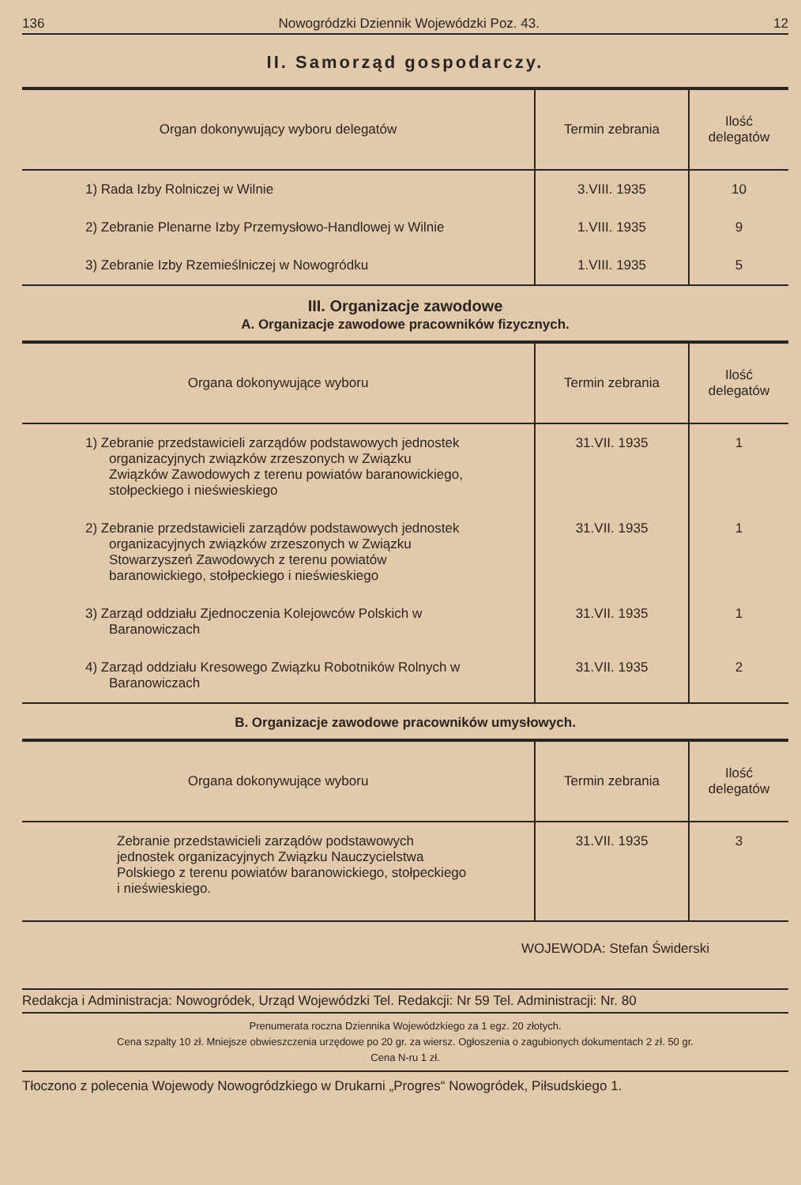136 Nowogródzki Dziennik Wojewódzki Poz. 43. 12
II. Samorząd gospodarczy.
| Organ dokonywujący wyboru delegatów | Termin zebrania | Ilość delegatów |
| --- | --- | --- |
| 1) Rada Izby Rolniczej w Wilnie | 3.VIII. 1935 | 10 |
| 2) Zebranie Plenarne Izby Przemysłowo-Handlowej w Wilnie | 1.VIII. 1935 | 9 |
| 3) Zebranie Izby Rzemieślniczej w Nowogródku | 1.VIII. 1935 | 5 |
III. Organizacje zawodowe
A. Organizacje zawodowe pracowników fizycznych.
| Organa dokonywujące wyboru | Termin zebrania | Ilość delegatów |
| --- | --- | --- |
| 1) Zebranie przedstawicieli zarządów podstawowych jednostek organizacyjnych związków zrzeszonych w Związku Związków Zawodowych z terenu powiatów baranowickiego, stołpeckiego i nieświeskiego | 31.VII. 1935 | 1 |
| 2) Zebranie przedstawicieli zarządów podstawowych jednostek organizacyjnych związków zrzeszonych w Związku Stowarzyszeń Zawodowych z terenu powiatów baranowickiego, stołpeckiego i nieświeskiego | 31.VII. 1935 | 1 |
| 3) Zarząd oddziału Zjednoczenia Kolejowców Polskich w Baranowiczach | 31.VII. 1935 | 1 |
| 4) Zarząd oddziału Kresowego Związku Robotników Rolnych w Baranowiczach | 31.VII. 1935 | 2 |
B. Organizacje zawodowe pracowników umysłowych.
| Organa dokonywujące wyboru | Termin zebrania | Ilość delegatów |
| --- | --- | --- |
| Zebranie przedstawicieli zarządów podstawowych jednostek organizacyjnych Związku Nauczycielstwa Polskiego z terenu powiatów baranowickiego, stołpeckiego i nieświeskiego. | 31.VII. 1935 | 3 |
WOJEWODA: Stefan Świderski
Redakcja i Administracja: Nowogródek, Urząd Wojewódzki Tel. Redakcji: Nr 59 Tel. Administracji: Nr. 80
Prenumerata roczna Dziennika Wojewódzkiego za 1 egz. 20 złotych.
Cena szpalty 10 zł. Mniejsze obwieszczenia urzędowe po 20 gr. za wiersz. Ogłoszenia o zagubionych dokumentach 2 zł. 50 gr.
Cena N-ru 1 zł.
Tłoczono z polecenia Wojewody Nowogródzkiego w Drukarni „Progres“ Nowogródek, Piłsudskiego 1.